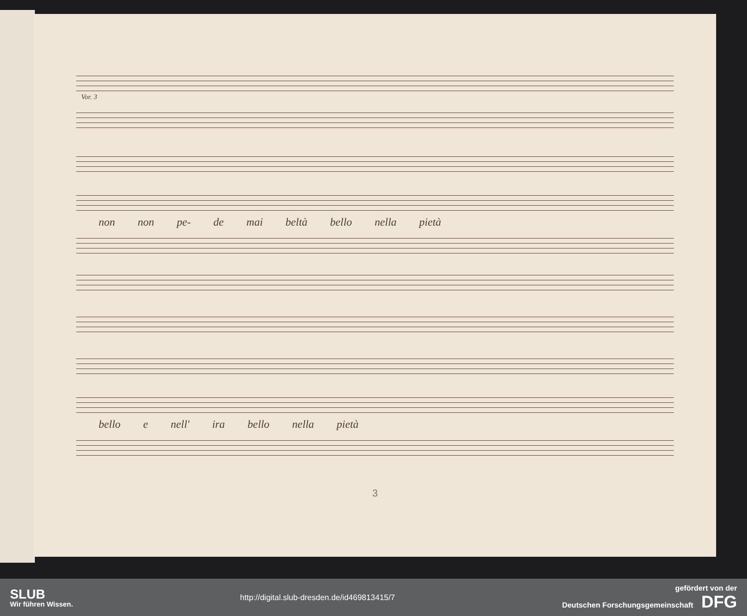Vor. 3
non non pe- de mai beltà bello nella pietà
bello e nell' ira bello nella pietà
3
SLUB
Wir führen Wissen.
http://digital.slub-dresden.de/id469813415/7
gefördert von der
Deutschen Forschungsgemeinschaft DFG